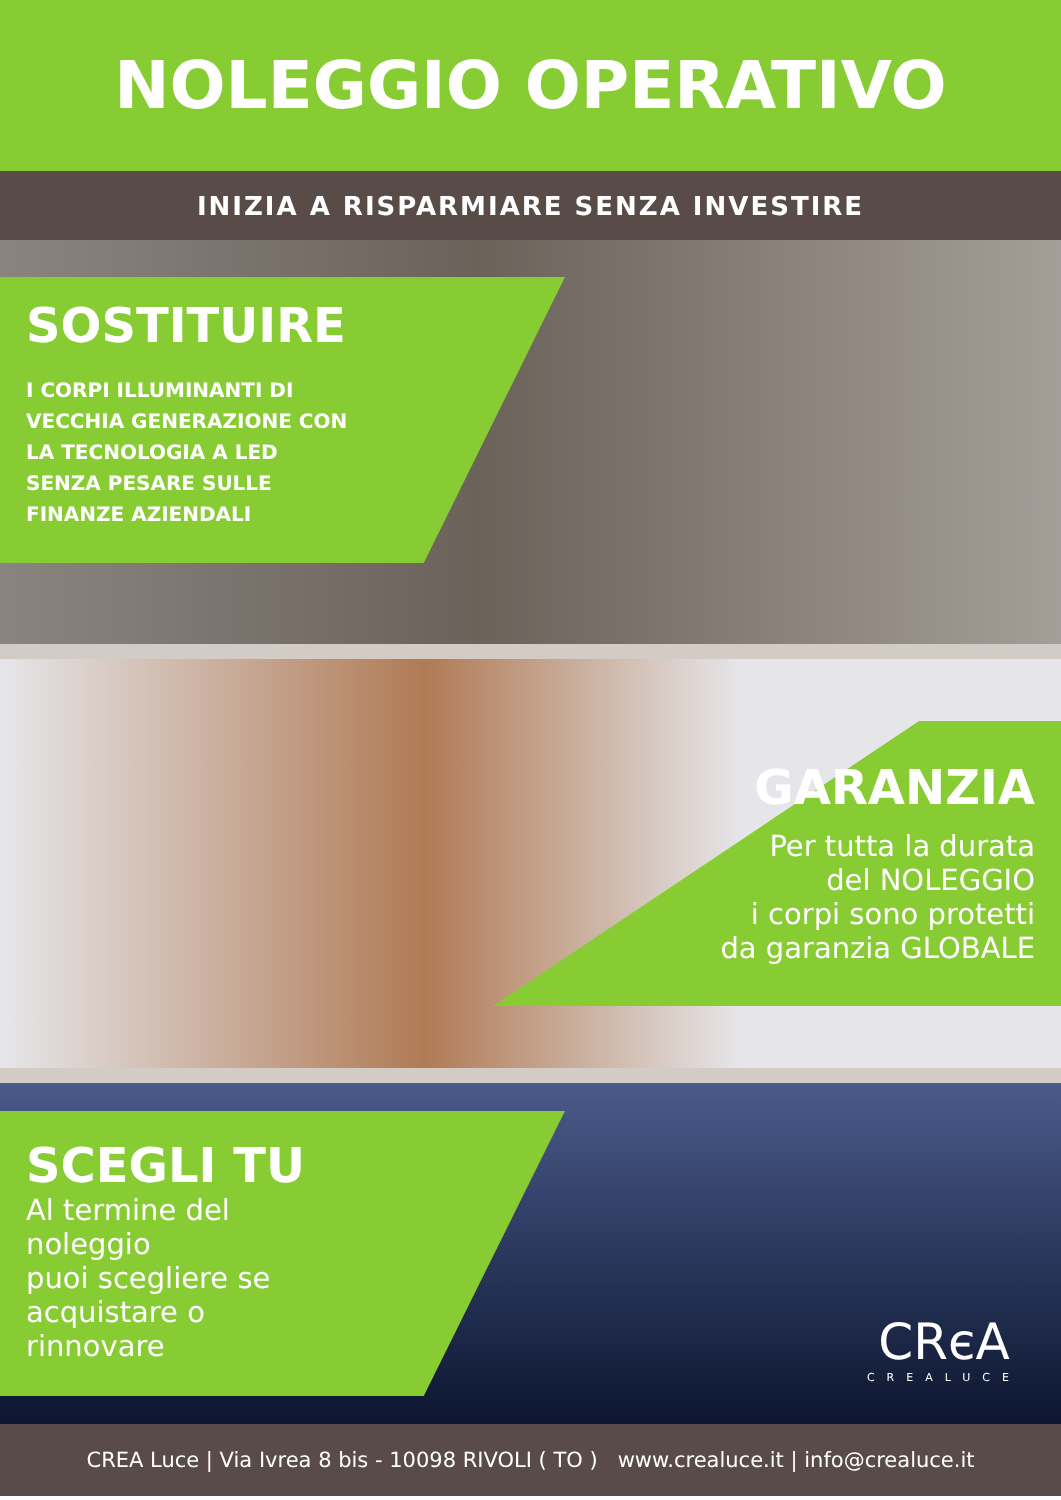NOLEGGIO OPERATIVO
INIZIA A RISPARMIARE SENZA INVESTIRE
SOSTITUIRE
I CORPI ILLUMINANTI DI
VECCHIA GENERAZIONE CON
LA TECNOLOGIA A LED
SENZA PESARE SULLE
FINANZE AZIENDALI
GARANZIA
Per tutta la durata
del NOLEGGIO
i corpi sono protetti
da garanzia GLOBALE
SCEGLI TU
Al termine del
noleggio
puoi scegliere se
acquistare o
rinnovare
CRєA
CREALUCE
CREA Luce | Via Ivrea 8 bis - 10098 RIVOLI ( TO ) www.crealuce.it | info@crealuce.it